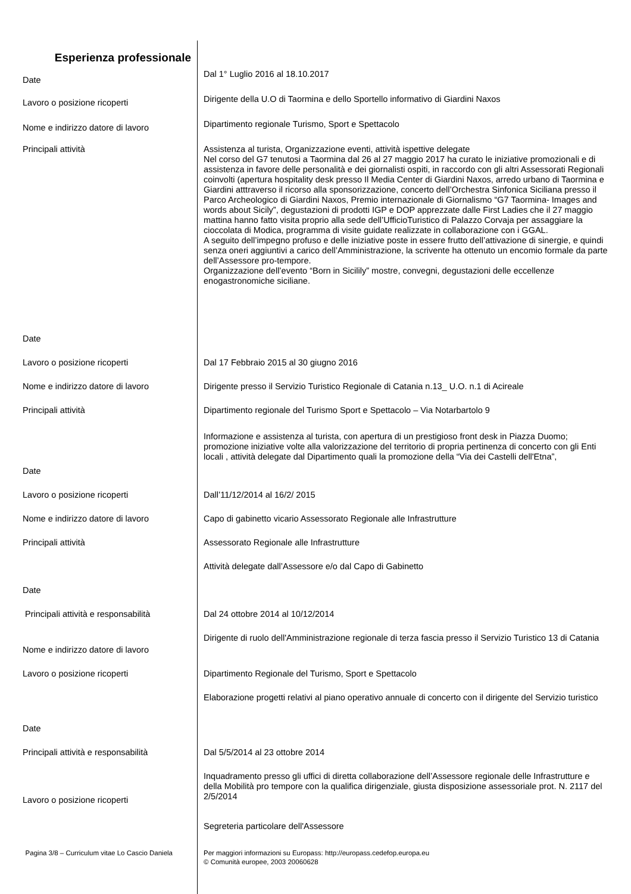Esperienza professionale
Date
Dal 1° Luglio 2016 al 18.10.2017
Lavoro o posizione ricoperti
Dirigente della U.O di Taormina e dello Sportello informativo di Giardini Naxos
Nome e indirizzo datore di lavoro
Dipartimento regionale Turismo, Sport e Spettacolo
Principali attività
Assistenza al turista, Organizzazione eventi, attività ispettive delegate
Nel corso del G7 tenutosi a Taormina dal 26 al 27 maggio 2017 ha curato le iniziative promozionali e di assistenza in favore delle personalità e dei giornalisti ospiti, in raccordo con gli altri Assessorati Regionali coinvolti (apertura hospitality desk presso Il Media Center di Giardini Naxos, arredo urbano di Taormina e Giardini atttraverso il ricorso alla sponsorizzazione, concerto dell’Orchestra Sinfonica Siciliana presso il Parco Archeologico di Giardini Naxos, Premio internazionale di Giornalismo “G7 Taormina- Images and words about Sicily”, degustazioni di prodotti IGP e DOP apprezzate dalle First Ladies che il 27 maggio mattina hanno fatto visita proprio alla sede dell’UfficioTuristico di Palazzo Corvaja per assaggiare la cioccolata di Modica, programma di visite guidate realizzate in collaborazione con i GGAL.
A seguito dell’impegno profuso e delle iniziative poste in essere frutto dell’attivazione di sinergie, e quindi senza oneri aggiuntivi a carico dell’Amministrazione, la scrivente ha ottenuto un encomio formale da parte dell’Assessore pro-tempore.
Organizzazione dell’evento “Born in Sicilily” mostre, convegni, degustazioni delle eccellenze enogastronomiche siciliane.
Date
Lavoro o posizione ricoperti
Dal 17 Febbraio 2015 al 30 giugno 2016
Nome e indirizzo datore di lavoro
Dirigente presso il Servizio Turistico Regionale di Catania n.13_ U.O. n.1 di Acireale
Principali attività
Dipartimento regionale del Turismo Sport e Spettacolo – Via Notarbartolo 9
Informazione e assistenza al turista, con apertura di un prestigioso front desk in Piazza Duomo; promozione iniziative volte alla valorizzazione del territorio di propria pertinenza di concerto con gli Enti locali , attività delegate dal Dipartimento quali la promozione della “Via dei Castelli dell'Etna”,
Date
Lavoro o posizione ricoperti
Dall’11/12/2014 al 16/2/ 2015
Nome e indirizzo datore di lavoro
Capo di gabinetto vicario Assessorato Regionale alle Infrastrutture
Principali attività
Assessorato Regionale alle Infrastrutture
Attività delegate dall’Assessore e/o dal Capo di Gabinetto
Date
Principali attività e responsabilità
Dal 24 ottobre 2014 al 10/12/2014
Nome e indirizzo datore di lavoro
Dirigente di ruolo dell'Amministrazione regionale di terza fascia presso il Servizio Turistico 13 di Catania
Lavoro o posizione ricoperti
Dipartimento Regionale del Turismo, Sport e Spettacolo
Elaborazione progetti relativi al piano operativo annuale di concerto con il dirigente del Servizio turistico
Date
Principali attività e responsabilità
Dal 5/5/2014 al 23 ottobre 2014
Lavoro o posizione ricoperti
Inquadramento presso gli uffici di diretta collaborazione dell’Assessore regionale delle Infrastrutture e della Mobilità pro tempore con la qualifica dirigenziale, giusta disposizione assessoriale prot. N. 2117 del 2/5/2014
Segreteria particolare dell'Assessore
Pagina 3/8 – Curriculum vitae Lo Cascio Daniela
Per maggiori informazioni su Europass: http://europass.cedefop.europa.eu
© Comunità europee, 2003 20060628